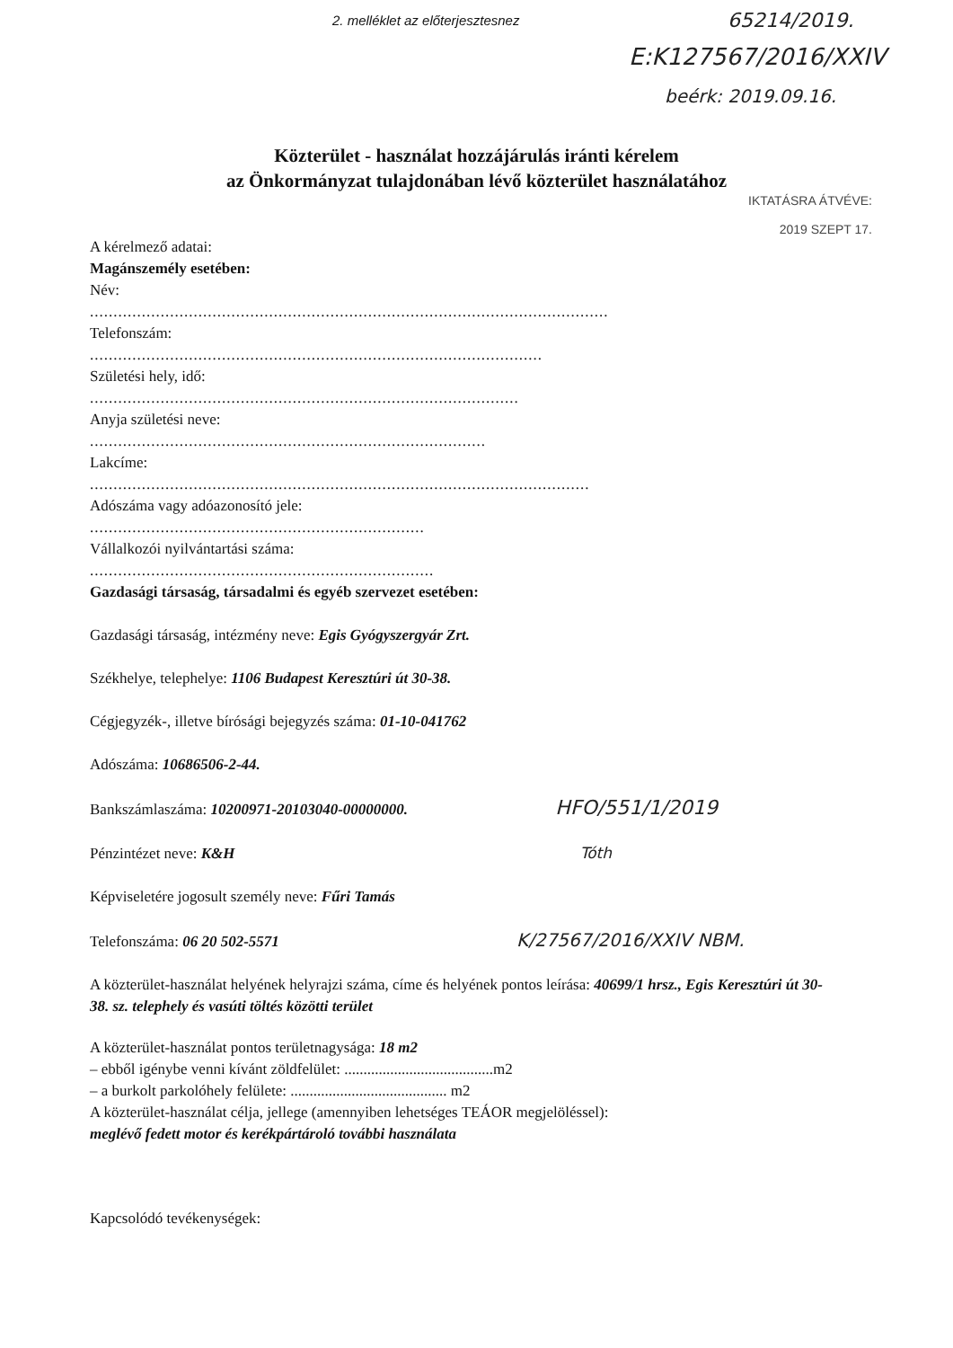2. melléklet az előterjesztesnez
65214/2019.
E:K127567/2016/XXIV
beérk: 2019.09.16.
Közterület - használat hozzájárulás iránti kérelem
az Önkormányzat tulajdonában lévő közterület használatához
IKTATÁSRA ÁTVÉVE:
2019 SZEPT 17.
A kérelmező adatai:
Magánszemély esetében:
Név:
..............................................................................................................
Telefonszám:
................................................................................................
Születési hely, idő:
...........................................................................................
Anyja születési neve:
....................................................................................
Lakcíme:
..........................................................................................................
Adószáma vagy adóazonosító jele:
.......................................................................
Vállalkozói nyilvántartási száma:
.........................................................................
Gazdasági társaság, társadalmi és egyéb szervezet esetében:
Gazdasági társaság, intézmény neve: Egis Gyógyszergyár Zrt.
Székhelye, telephelye: 1106 Budapest Keresztúri út 30-38.
Cégjegyzék-, illetve bírósági bejegyzés száma: 01-10-041762
Adószáma: 10686506-2-44.
Bankszámlaszáma: 10200971-20103040-00000000. HFO/551/1/2019
Pénzintézet neve: K&H Tóth
Képviseletére jogosult személy neve: Fűri Tamás
Telefonszáma: 06 20 502-5571 K/27567/2016/XXIV NBM.
A közterület-használat helyének helyrajzi száma, címe és helyének pontos leírása: 40699/1 hrsz., Egis Keresztúri út 30-38. sz. telephely és vasúti töltés közötti terület
A közterület-használat pontos területnagysága: 18 m2
– ebből igénybe venni kívánt zöldfelület: .......................................m2
– a burkolt parkolóhely felülete: ......................................... m2
A közterület-használat célja, jellege (amennyiben lehetséges TEÁOR megjelöléssel):
meglévő fedett motor és kerékpártároló további használata
Kapcsolódó tevékenységek: